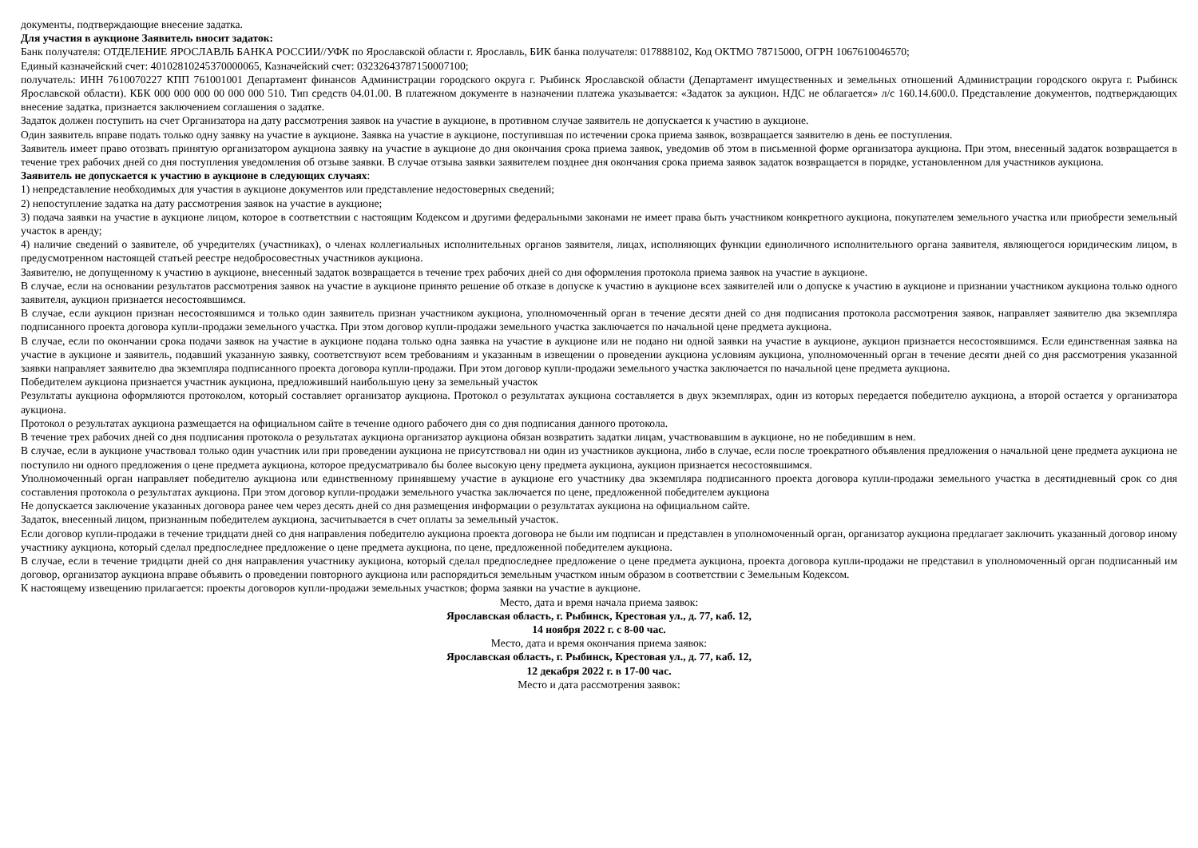документы, подтверждающие внесение задатка.
Для участия в аукционе Заявитель вносит задаток:
Банк получателя: ОТДЕЛЕНИЕ ЯРОСЛАВЛЬ БАНКА РОССИИ//УФК по Ярославской области г. Ярославль, БИК банка получателя: 017888102, Код ОКТМО 78715000, ОГРН 1067610046570;
Единый казначейский счет: 40102810245370000065, Казначейский счет: 03232643787150007100;
получатель: ИНН 7610070227 КПП 761001001 Департамент финансов Администрации городского округа г. Рыбинск Ярославской области (Департамент имущественных и земельных отношений Администрации городского округа г. Рыбинск Ярославской области). КБК 000 000 000 00 000 000 510. Тип средств 04.01.00. В платежном документе в назначении платежа указывается: «Задаток за аукцион. НДС не облагается» л/с 160.14.600.0. Представление документов, подтверждающих внесение задатка, признается заключением соглашения о задатке.
Задаток должен поступить на счет Организатора на дату рассмотрения заявок на участие в аукционе, в противном случае заявитель не допускается к участию в аукционе.
Один заявитель вправе подать только одну заявку на участие в аукционе. Заявка на участие в аукционе, поступившая по истечении срока приема заявок, возвращается заявителю в день ее поступления.
Заявитель имеет право отозвать принятую организатором аукциона заявку на участие в аукционе до дня окончания срока приема заявок, уведомив об этом в письменной форме организатора аукциона. При этом, внесенный задаток возвращается в течение трех рабочих дней со дня поступления уведомления об отзыве заявки. В случае отзыва заявки заявителем позднее дня окончания срока приема заявок задаток возвращается в порядке, установленном для участников аукциона.
Заявитель не допускается к участию в аукционе в следующих случаях:
1) непредставление необходимых для участия в аукционе документов или представление недостоверных сведений;
2) непоступление задатка на дату рассмотрения заявок на участие в аукционе;
3) подача заявки на участие в аукционе лицом, которое в соответствии с настоящим Кодексом и другими федеральными законами не имеет права быть участником конкретного аукциона, покупателем земельного участка или приобрести земельный участок в аренду;
4) наличие сведений о заявителе, об учредителях (участниках), о членах коллегиальных исполнительных органов заявителя, лицах, исполняющих функции единоличного исполнительного органа заявителя, являющегося юридическим лицом, в предусмотренном настоящей статьей реестре недобросовестных участников аукциона.
Заявителю, не допущенному к участию в аукционе, внесенный задаток возвращается в течение трех рабочих дней со дня оформления протокола приема заявок на участие в аукционе.
В случае, если на основании результатов рассмотрения заявок на участие в аукционе принято решение об отказе в допуске к участию в аукционе всех заявителей или о допуске к участию в аукционе и признании участником аукциона только одного заявителя, аукцион признается несостоявшимся.
В случае, если аукцион признан несостоявшимся и только один заявитель признан участником аукциона, уполномоченный орган в течение десяти дней со дня подписания протокола рассмотрения заявок, направляет заявителю два экземпляра подписанного проекта договора купли-продажи земельного участка. При этом договор купли-продажи земельного участка заключается по начальной цене предмета аукциона.
В случае, если по окончании срока подачи заявок на участие в аукционе подана только одна заявка на участие в аукционе или не подано ни одной заявки на участие в аукционе, аукцион признается несостоявшимся. Если единственная заявка на участие в аукционе и заявитель, подавший указанную заявку, соответствуют всем требованиям и указанным в извещении о проведении аукциона условиям аукциона, уполномоченный орган в течение десяти дней со дня рассмотрения указанной заявки направляет заявителю два экземпляра подписанного проекта договора купли-продажи. При этом договор купли-продажи земельного участка заключается по начальной цене предмета аукциона.
Победителем аукциона признается участник аукциона, предложивший наибольшую цену за земельный участок
Результаты аукциона оформляются протоколом, который составляет организатор аукциона. Протокол о результатах аукциона составляется в двух экземплярах, один из которых передается победителю аукциона, а второй остается у организатора аукциона.
Протокол о результатах аукциона размещается на официальном сайте в течение одного рабочего дня со дня подписания данного протокола.
В течение трех рабочих дней со дня подписания протокола о результатах аукциона организатор аукциона обязан возвратить задатки лицам, участвовавшим в аукционе, но не победившим в нем.
В случае, если в аукционе участвовал только один участник или при проведении аукциона не присутствовал ни один из участников аукциона, либо в случае, если после троекратного объявления предложения о начальной цене предмета аукциона не поступило ни одного предложения о цене предмета аукциона, которое предусматривало бы более высокую цену предмета аукциона, аукцион признается несостоявшимся.
Уполномоченный орган направляет победителю аукциона или единственному принявшему участие в аукционе его участнику два экземпляра подписанного проекта договора купли-продажи земельного участка в десятидневный срок со дня составления протокола о результатах аукциона. При этом договор купли-продажи земельного участка заключается по цене, предложенной победителем аукциона
Не допускается заключение указанных договора ранее чем через десять дней со дня размещения информации о результатах аукциона на официальном сайте.
Задаток, внесенный лицом, признанным победителем аукциона, засчитывается в счет оплаты за земельный участок.
Если договор купли-продажи в течение тридцати дней со дня направления победителю аукциона проекта договора не были им подписан и представлен в уполномоченный орган, организатор аукциона предлагает заключить указанный договор иному участнику аукциона, который сделал предпоследнее предложение о цене предмета аукциона, по цене, предложенной победителем аукциона.
В случае, если в течение тридцати дней со дня направления участнику аукциона, который сделал предпоследнее предложение о цене предмета аукциона, проекта договора купли-продажи не представил в уполномоченный орган подписанный им договор, организатор аукциона вправе объявить о проведении повторного аукциона или распорядиться земельным участком иным образом в соответствии с Земельным Кодексом.
К настоящему извещению прилагается: проекты договоров купли-продажи земельных участков; форма заявки на участие в аукционе.
Место, дата и время начала приема заявок:
Ярославская область, г. Рыбинск, Крестовая ул., д. 77, каб. 12,
14 ноября 2022 г. с 8-00 час.
Место, дата и время окончания приема заявок:
Ярославская область, г. Рыбинск, Крестовая ул., д. 77, каб. 12,
12 декабря 2022 г. в 17-00 час.
Место и дата рассмотрения заявок: